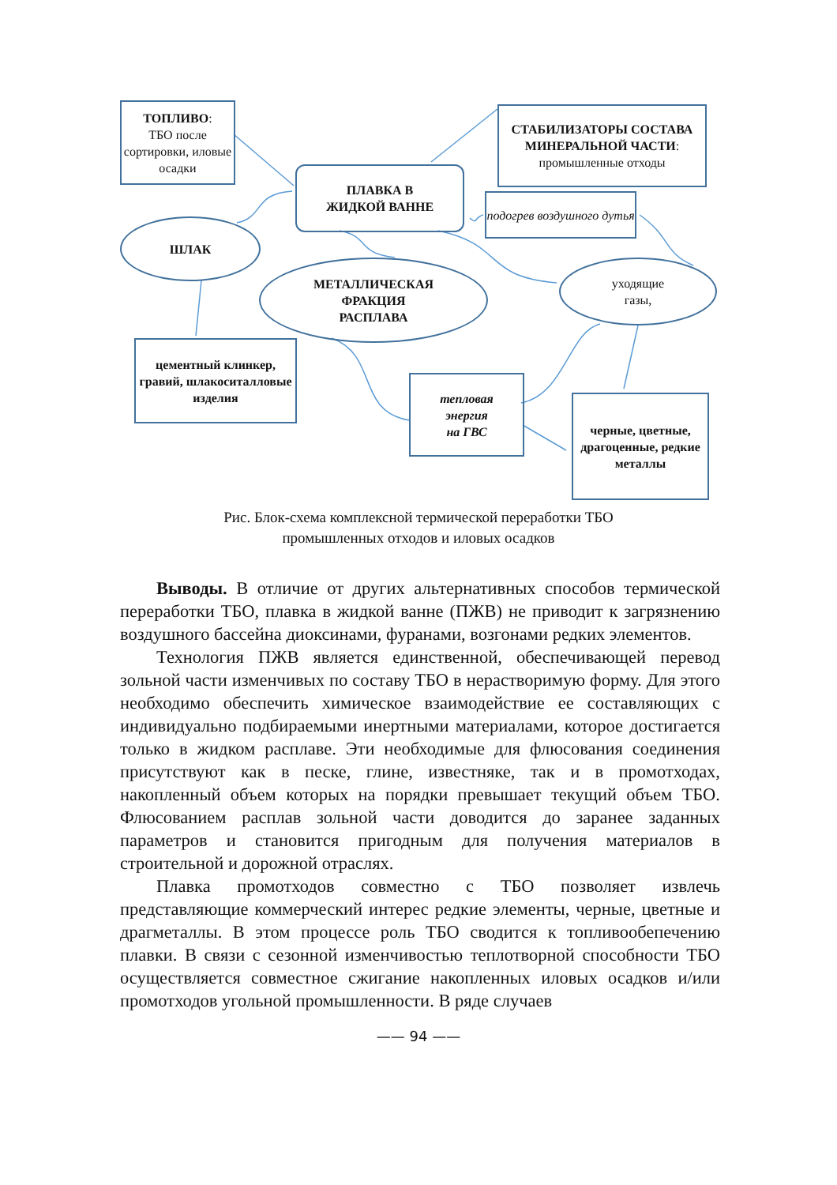ТОПЛИВО:
ТБО после сортировки, иловые осадки
СТАБИЛИЗАТОРЫ СОСТАВА МИНЕРАЛЬНОЙ ЧАСТИ:
промышленные отходы
ПЛАВКА В
ЖИДКОЙ ВАННЕ
подогрев воздушного дутья
ШЛАК
МЕТАЛЛИЧЕСКАЯ
ФРАКЦИЯ
РАСПЛАВА
уходящие
газы,
цементный клинкер, гравий, шлакоситалловые изделия
тепловая
энергия
на ГВС
черные, цветные, драгоценные, редкие металлы
Рис. Блок-схема комплексной термической переработки ТБО
промышленных отходов и иловых осадков
Выводы. В отличие от других альтернативных способов термической переработки ТБО, плавка в жидкой ванне (ПЖВ) не приводит к загрязнению воздушного бассейна диоксинами, фуранами, возгонами редких элементов.
Технология ПЖВ является единственной, обеспечивающей перевод зольной части изменчивых по составу ТБО в нерастворимую форму. Для этого необходимо обеспечить химическое взаимодействие ее составляющих с индивидуально подбираемыми инертными материалами, которое достигается только в жидком расплаве. Эти необходимые для флюсования соединения присутствуют как в песке, глине, известняке, так и в промотходах, накопленный объем которых на порядки превышает текущий объем ТБО. Флюсованием расплав зольной части доводится до заранее заданных параметров и становится пригодным для получения материалов в строительной и дорожной отраслях.
Плавка промотходов совместно с ТБО позволяет извлечь представляющие коммерческий интерес редкие элементы, черные, цветные и драгметаллы. В этом процессе роль ТБО сводится к топливообепечению плавки. В связи с сезонной изменчивостью теплотворной способности ТБО осуществляется совместное сжигание накопленных иловых осадков и/или промотходов угольной промышленности. В ряде случаев
—— 94 ——